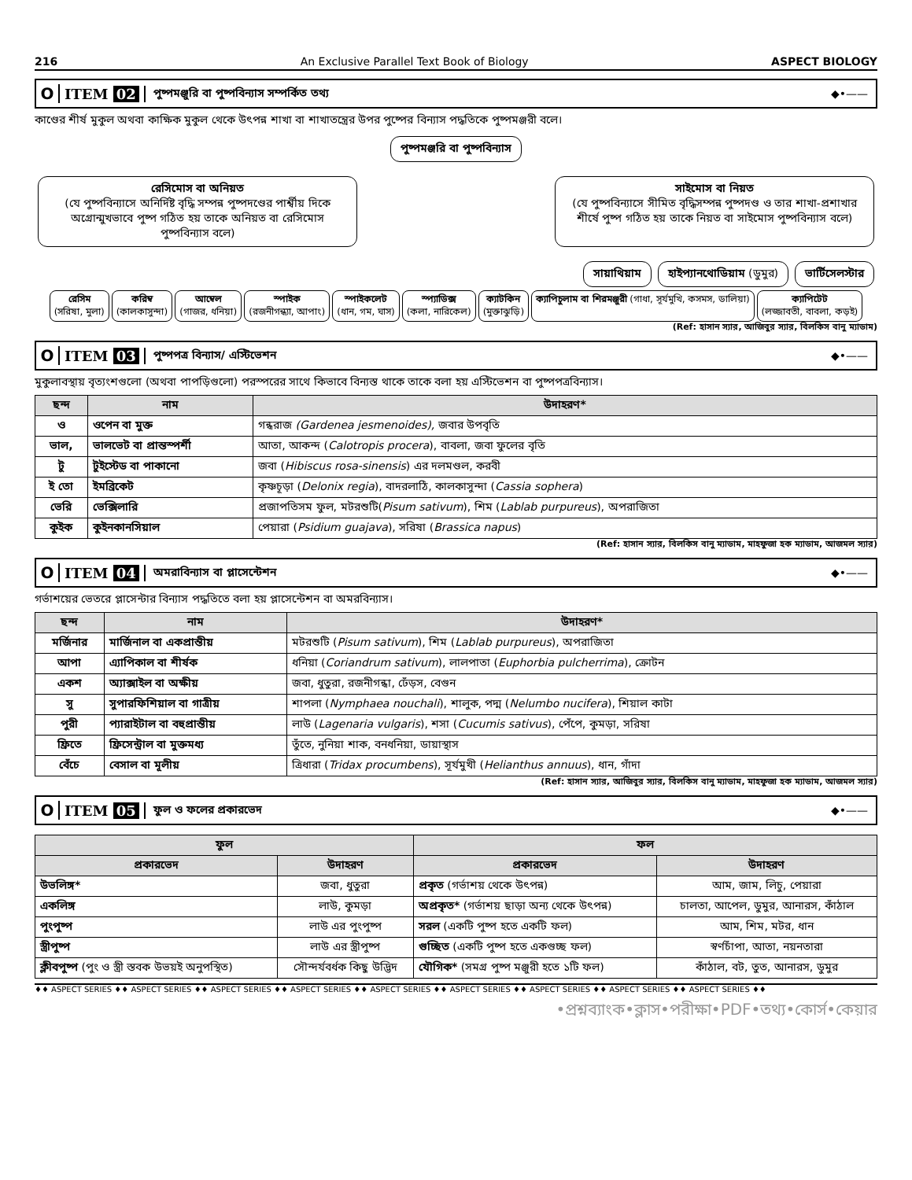216 An Exclusive Parallel Text Book of Biology ASPECT BIOLOGY
O ITEM 02 পুষ্পমঞ্জুরি বা পুষ্পবিন্যাস সম্পর্কিত তথ্য ◆•——
কাণ্ডের শীর্ষ মুকুল অথবা কাক্ষিক মুকুল থেকে উৎপন্ন শাখা বা শাখাতন্ত্রের উপর পুষ্পের বিন্যাস পদ্ধতিকে পুষ্পমঞ্জরী বলে।
পুষ্পমঞ্জরি বা পুষ্পবিন্যাস
রেসিমোস বা অনিয়ত
(যে পুষ্পবিন্যাসে অনির্দিষ্ট বৃদ্ধি সম্পন্ন পুষ্পদণ্ডের পার্শ্বীয় দিকে অগ্রোন্মুখভাবে পুষ্প গঠিত হয় তাকে অনিয়ত বা রেসিমোস পুষ্পবিন্যাস বলে)
সাইমোস বা নিয়ত
(যে পুষ্পবিন্যাসে সীমিত বৃদ্ধিসম্পন্ন পুষ্পদণ্ড ও তার শাখা-প্রশাখার শীর্ষে পুষ্প গঠিত হয় তাকে নিয়ত বা সাইমোস পুষ্পবিন্যাস বলে)
সায়াথিয়াম হাইপ্যানথোডিয়াম (ডুমুর) ভার্টিসেলস্টার
রেসিম
(সরিষা, মুলা)
করিম্ব
(কালকাসুন্দা)
আম্বেল
(গাজর, ধনিয়া)
স্পাইক
(রজনীগন্ধ্যা, আপাং)
স্পাইকলেট
(ধান, গম, ঘাস)
স্প্যাডিক্স
(কলা, নারিকেল)
ক্যাটকিন
(মুক্তাঝুড়ি)
ক্যাপিচুলাম বা শিরমঞ্জুরী (গাধা, সূর্যমুখি, কসমস, ডালিয়া)
ক্যাপিটেট
(লজ্জাবতী, বাবলা, কড়ই)
(Ref: হাসান স্যার, আজিবুর স্যার, বিলকিস বানু ম্যাডাম)
O ITEM 03 পুষ্পপত্র বিন্যাস/ এস্টিভেশন ◆•——
মুকুলাবস্থায় বৃত্যংশগুলো (অথবা পাপড়িগুলো) পরস্পরের সাথে কিভাবে বিন্যস্ত থাকে তাকে বলা হয় এস্টিভেশন বা পুষ্পপত্রবিন্যাস।
| ছন্দ | নাম | উদাহরণ* |
| --- | --- | --- |
| ও | ওপেন বা মুক্ত | গন্ধরাজ (Gardenea jesmenoides), জবার উপবৃতি |
| ভাল, | ভালভেট বা প্রান্তস্পর্শী | আতা, আকন্দ ( Calotropis procera ), বাবলা, জবা ফুলের বৃতি |
| টু | টুইস্টেড বা পাকানো | জবা ( Hibiscus rosa-sinensis ) এর দলমণ্ডল, করবী |
| ই তো | ইমব্রিকেট | কৃষ্ণচূড়া ( Delonix regia ), বাদরলাঠি, কালকাসুন্দা ( Cassia sophera ) |
| ভেরি | ভেক্সিলারি | প্রজাপতিসম ফুল, মটরশুটি( Pisum sativum ), শিম ( Lablab purpureus ), অপরাজিতা |
| কুইক | কুইনকানসিয়াল | পেয়ারা ( Psidium guajava ), সরিষা ( Brassica napus ) |
(Ref: হাসান স্যার, বিলকিস বানু ম্যাডাম, মাহফুজা হক ম্যাডাম, আজমল স্যার)
O ITEM 04 অমরাবিন্যাস বা প্লাসেন্টেশন ◆•——
গর্ভাশয়ের ভেতরে প্লাসেন্টার বিন্যাস পদ্ধতিতে বলা হয় প্লাসেন্টেশন বা অমরবিন্যাস।
| ছন্দ | নাম | উদাহরণ* |
| --- | --- | --- |
| মর্জিনার | মার্জিনাল বা একপ্রান্তীয় | মটরশুটি ( Pisum sativum ), শিম ( Lablab purpureus ), অপরাজিতা |
| আপা | এ্যাপিকাল বা শীর্ষক | ধনিয়া ( Coriandrum sativum ), লালপাতা ( Euphorbia pulcherrima ), ক্রোটন |
| একশ | অ্যাক্সাইল বা অক্ষীয় | জবা, ধুতুরা, রজনীগন্ধা, ঢেঁড়স, বেগুন |
| সু | সুপারফিশিয়াল বা গাত্রীয় | শাপলা ( Nymphaea nouchali ), শালুক, পদ্ম ( Nelumbo nucifera ), শিয়াল কাটা |
| পুরী | প্যারাইটাল বা বহুপ্রান্তীয় | লাউ ( Lagenaria vulgaris ), শসা ( Cucumis sativus ), পেঁপে, কুমড়া, সরিষা |
| ফ্রিতে | ফ্রিসেন্ট্রাল বা মুক্তমধ্য | তুঁতে, নুনিয়া শাক, বনধনিয়া, ডায়াস্থাস |
| বেঁচে | বেসাল বা মূলীয় | ত্রিধারা ( Tridax procumbens ), সূর্যমুখী ( Helianthus annuus ), ধান, গাঁদা |
(Ref: হাসান স্যার, আজিবুর স্যার, বিলকিস বানু ম্যাডাম, মাহফুজা হক ম্যাডাম, আজমল স্যার)
O ITEM 05 ফুল ও ফলের প্রকারভেদ ◆•——
| ফুল | | ফল | |
| --- | --- | --- | --- |
| প্রকারভেদ | উদাহরণ | প্রকারভেদ | উদাহরণ |
| উভলিঙ্গ* | জবা, ধুতুরা | প্রকৃত (গর্ভাশয় থেকে উৎপন্ন) | আম, জাম, লিচু, পেয়ারা |
| একলিঙ্গ | লাউ, কুমড়া | অপ্রকৃত* (গর্ভাশয় ছাড়া অন্য থেকে উৎপন্ন) | চালতা, আপেল, ডুমুর, আনারস, কাঁঠাল |
| পুংপুষ্প | লাউ এর পুংপুষ্প | সরল (একটি পুষ্প হতে একটি ফল) | আম, শিম, মটর, ধান |
| স্ত্রীপুষ্প | লাউ এর স্ত্রীপুষ্প | গুচ্ছিত (একটি পুষ্প হতে একগুচ্ছ ফল) | স্বর্ণচাঁপা, আতা, নয়নতারা |
| ক্লীবপুষ্প (পুং ও স্ত্রী স্তবক উভয়ই অনুপস্থিত) | সৌন্দর্যবর্ধক কিছু উদ্ভিদ | যৌগিক* (সমগ্র পুষ্প মঞ্জুরী হতে ১টি ফল) | কাঁঠাল, বট, তুত, আনারস, ডুমুর |
♦♦ ASPECT SERIES ♦♦ ASPECT SERIES ♦♦ ASPECT SERIES ♦♦ ASPECT SERIES ♦♦ ASPECT SERIES ♦♦ ASPECT SERIES ♦♦ ASPECT SERIES ♦♦ ASPECT SERIES ♦♦ ASPECT SERIES ♦♦
•প্রশ্নব্যাংক•ক্লাস•পরীক্ষা•PDF•তথ্য•কোর্স•কেয়ার